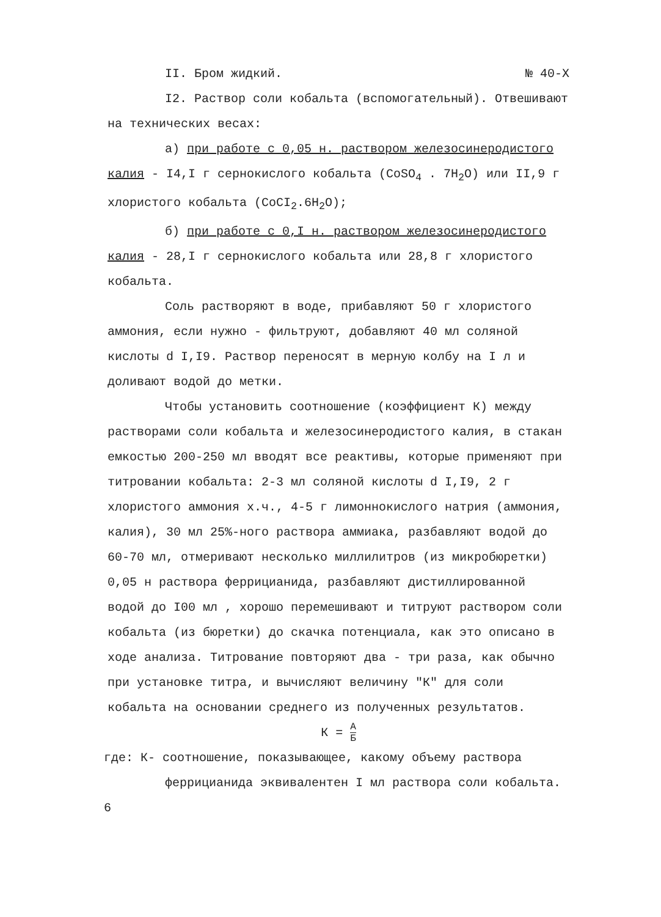II. Бром жидкий. № 40-Х
I2. Раствор соли кобальта (вспомогательный). Отвешивают на технических весах:
а) при работе с 0,05 н. раствором железосинеродистого калия - I4,I г сернокислого кобальта (CoSO<sub>4</sub> . 7H<sub>2</sub>O) или II,9 г хлористого кобальта (CoCI<sub>2</sub>.6H<sub>2</sub>O);
б) при работе с 0,I н. раствором железосинеродистого калия - 28,I г сернокислого кобальта или 28,8 г хлористого кобальта.
Соль растворяют в воде, прибавляют 50 г хлористого аммония, если нужно - фильтруют, добавляют 40 мл соляной кислоты d I,I9. Раствор переносят в мерную колбу на I л и доливают водой до метки.
Чтобы установить соотношение (коэффициент К) между растворами соли кобальта и железосинеродистого калия, в стакан емкостью 200-250 мл вводят все реактивы, которые применяют при титровании кобальта: 2-3 мл соляной кислоты d I,I9, 2 г хлористого аммония х.ч., 4-5 г лимоннокислого натрия (аммония, калия), 30 мл 25%-ного раствора аммиака, разбавляют водой до 60-70 мл, отмеривают несколько миллилитров (из микробюретки) 0,05 н раствора феррицианида, разбавляют дистиллированной водой до I00 мл , хорошо перемешивают и титруют раствором соли кобальта (из бюретки) до скачка потенциала, как это описано в ходе анализа. Титрование повторяют два - три раза, как обычно при установке титра, и вычисляют величину "К" для соли кобальта на основании среднего из полученных результатов.
К = А Б
где: К- соотношение, показывающее, какому объему раствора
феррицианида эквивалентен I мл раствора соли кобальта.
6